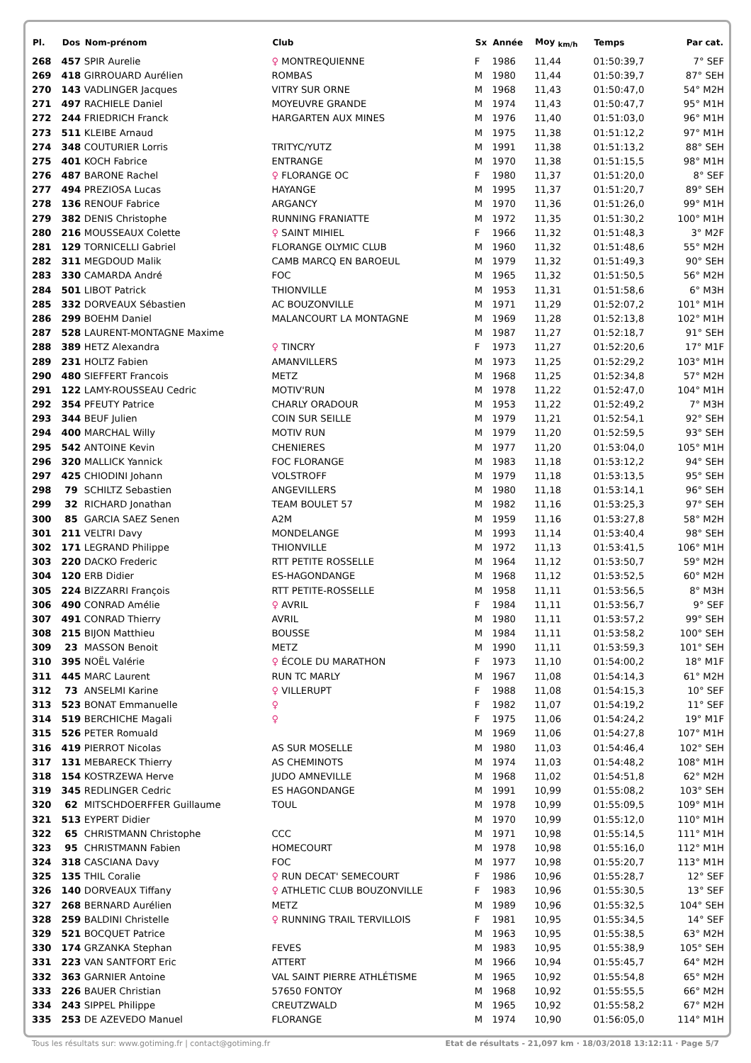| Pl. | Dos | Nom-prénom | Club | Sx | Année | Moy <sub>km/h</sub> | Temps | Par cat. |
| --- | --- | --- | --- | --- | --- | --- | --- | --- |
| 268 | 457 | SPIR Aurelie | ♀ MONTREQUIENNE | F | 1986 | 11,44 | 01:50:39,7 | 7° SEF |
| 269 | 418 | GIRROUARD Aurélien | ROMBAS | M | 1980 | 11,44 | 01:50:39,7 | 87° SEH |
| 270 | 143 | VADLINGER Jacques | VITRY SUR ORNE | M | 1968 | 11,43 | 01:50:47,0 | 54° M2H |
| 271 | 497 | RACHIELE Daniel | MOYEUVRE GRANDE | M | 1974 | 11,43 | 01:50:47,7 | 95° M1H |
| 272 | 244 | FRIEDRICH Franck | HARGARTEN AUX MINES | M | 1976 | 11,40 | 01:51:03,0 | 96° M1H |
| 273 | 511 | KLEIBE Arnaud | | M | 1975 | 11,38 | 01:51:12,2 | 97° M1H |
| 274 | 348 | COUTURIER Lorris | TRITYC/YUTZ | M | 1991 | 11,38 | 01:51:13,2 | 88° SEH |
| 275 | 401 | KOCH Fabrice | ENTRANGE | M | 1970 | 11,38 | 01:51:15,5 | 98° M1H |
| 276 | 487 | BARONE Rachel | ♀ FLORANGE OC | F | 1980 | 11,37 | 01:51:20,0 | 8° SEF |
| 277 | 494 | PREZIOSA Lucas | HAYANGE | M | 1995 | 11,37 | 01:51:20,7 | 89° SEH |
| 278 | 136 | RENOUF Fabrice | ARGANCY | M | 1970 | 11,36 | 01:51:26,0 | 99° M1H |
| 279 | 382 | DENIS Christophe | RUNNING FRANIATTE | M | 1972 | 11,35 | 01:51:30,2 | 100° M1H |
| 280 | 216 | MOUSSEAUX Colette | ♀ SAINT MIHIEL | F | 1966 | 11,32 | 01:51:48,3 | 3° M2F |
| 281 | 129 | TORNICELLI Gabriel | FLORANGE OLYMIC CLUB | M | 1960 | 11,32 | 01:51:48,6 | 55° M2H |
| 282 | 311 | MEGDOUD Malik | CAMB MARCQ EN BAROEUL | M | 1979 | 11,32 | 01:51:49,3 | 90° SEH |
| 283 | 330 | CAMARDA André | FOC | M | 1965 | 11,32 | 01:51:50,5 | 56° M2H |
| 284 | 501 | LIBOT Patrick | THIONVILLE | M | 1953 | 11,31 | 01:51:58,6 | 6° M3H |
| 285 | 332 | DORVEAUX Sébastien | AC BOUZONVILLE | M | 1971 | 11,29 | 01:52:07,2 | 101° M1H |
| 286 | 299 | BOEHM Daniel | MALANCOURT LA MONTAGNE | M | 1969 | 11,28 | 01:52:13,8 | 102° M1H |
| 287 | 528 | LAURENT-MONTAGNE Maxime | | M | 1987 | 11,27 | 01:52:18,7 | 91° SEH |
| 288 | 389 | HETZ Alexandra | ♀ TINCRY | F | 1973 | 11,27 | 01:52:20,6 | 17° M1F |
| 289 | 231 | HOLTZ Fabien | AMANVILLERS | M | 1973 | 11,25 | 01:52:29,2 | 103° M1H |
| 290 | 480 | SIEFFERT Francois | METZ | M | 1968 | 11,25 | 01:52:34,8 | 57° M2H |
| 291 | 122 | LAMY-ROUSSEAU Cedric | MOTIV'RUN | M | 1978 | 11,22 | 01:52:47,0 | 104° M1H |
| 292 | 354 | PFEUTY Patrice | CHARLY ORADOUR | M | 1953 | 11,22 | 01:52:49,2 | 7° M3H |
| 293 | 344 | BEUF Julien | COIN SUR SEILLE | M | 1979 | 11,21 | 01:52:54,1 | 92° SEH |
| 294 | 400 | MARCHAL Willy | MOTIV RUN | M | 1979 | 11,20 | 01:52:59,5 | 93° SEH |
| 295 | 542 | ANTOINE Kevin | CHENIERES | M | 1977 | 11,20 | 01:53:04,0 | 105° M1H |
| 296 | 320 | MALLICK Yannick | FOC FLORANGE | M | 1983 | 11,18 | 01:53:12,2 | 94° SEH |
| 297 | 425 | CHIODINI Johann | VOLSTROFF | M | 1979 | 11,18 | 01:53:13,5 | 95° SEH |
| 298 | 79 | SCHILTZ Sebastien | ANGEVILLERS | M | 1980 | 11,18 | 01:53:14,1 | 96° SEH |
| 299 | 32 | RICHARD Jonathan | TEAM BOULET 57 | M | 1982 | 11,16 | 01:53:25,3 | 97° SEH |
| 300 | 85 | GARCIA SAEZ Senen | A2M | M | 1959 | 11,16 | 01:53:27,8 | 58° M2H |
| 301 | 211 | VELTRI Davy | MONDELANGE | M | 1993 | 11,14 | 01:53:40,4 | 98° SEH |
| 302 | 171 | LEGRAND Philippe | THIONVILLE | M | 1972 | 11,13 | 01:53:41,5 | 106° M1H |
| 303 | 220 | DACKO Frederic | RTT PETITE ROSSELLE | M | 1964 | 11,12 | 01:53:50,7 | 59° M2H |
| 304 | 120 | ERB Didier | ES-HAGONDANGE | M | 1968 | 11,12 | 01:53:52,5 | 60° M2H |
| 305 | 224 | BIZZARRI François | RTT PETITE-ROSSELLE | M | 1958 | 11,11 | 01:53:56,5 | 8° M3H |
| 306 | 490 | CONRAD Amélie | ♀ AVRIL | F | 1984 | 11,11 | 01:53:56,7 | 9° SEF |
| 307 | 491 | CONRAD Thierry | AVRIL | M | 1980 | 11,11 | 01:53:57,2 | 99° SEH |
| 308 | 215 | BIJON Matthieu | BOUSSE | M | 1984 | 11,11 | 01:53:58,2 | 100° SEH |
| 309 | 23 | MASSON Benoit | METZ | M | 1990 | 11,11 | 01:53:59,3 | 101° SEH |
| 310 | 395 | NOËL Valérie | ♀ ÉCOLE DU MARATHON | F | 1973 | 11,10 | 01:54:00,2 | 18° M1F |
| 311 | 445 | MARC Laurent | RUN TC MARLY | M | 1967 | 11,08 | 01:54:14,3 | 61° M2H |
| 312 | 73 | ANSELMI Karine | ♀ VILLERUPT | F | 1988 | 11,08 | 01:54:15,3 | 10° SEF |
| 313 | 523 | BONAT Emmanuelle | ♀ | F | 1982 | 11,07 | 01:54:19,2 | 11° SEF |
| 314 | 519 | BERCHICHE Magali | ♀ | F | 1975 | 11,06 | 01:54:24,2 | 19° M1F |
| 315 | 526 | PETER Romuald | | M | 1969 | 11,06 | 01:54:27,8 | 107° M1H |
| 316 | 419 | PIERROT Nicolas | AS SUR MOSELLE | M | 1980 | 11,03 | 01:54:46,4 | 102° SEH |
| 317 | 131 | MEBARECK Thierry | AS CHEMINOTS | M | 1974 | 11,03 | 01:54:48,2 | 108° M1H |
| 318 | 154 | KOSTRZEWA Herve | JUDO AMNEVILLE | M | 1968 | 11,02 | 01:54:51,8 | 62° M2H |
| 319 | 345 | REDLINGER Cedric | ES HAGONDANGE | M | 1991 | 10,99 | 01:55:08,2 | 103° SEH |
| 320 | 62 | MITSCHDOERFFER Guillaume | TOUL | M | 1978 | 10,99 | 01:55:09,5 | 109° M1H |
| 321 | 513 | EYPERT Didier | | M | 1970 | 10,99 | 01:55:12,0 | 110° M1H |
| 322 | 65 | CHRISTMANN Christophe | CCC | M | 1971 | 10,98 | 01:55:14,5 | 111° M1H |
| 323 | 95 | CHRISTMANN Fabien | HOMECOURT | M | 1978 | 10,98 | 01:55:16,0 | 112° M1H |
| 324 | 318 | CASCIANA Davy | FOC | M | 1977 | 10,98 | 01:55:20,7 | 113° M1H |
| 325 | 135 | THIL Coralie | ♀ RUN DECAT' SEMECOURT | F | 1986 | 10,96 | 01:55:28,7 | 12° SEF |
| 326 | 140 | DORVEAUX Tiffany | ♀ ATHLETIC CLUB BOUZONVILLE | F | 1983 | 10,96 | 01:55:30,5 | 13° SEF |
| 327 | 268 | BERNARD Aurélien | METZ | M | 1989 | 10,96 | 01:55:32,5 | 104° SEH |
| 328 | 259 | BALDINI Christelle | ♀ RUNNING TRAIL TERVILLOIS | F | 1981 | 10,95 | 01:55:34,5 | 14° SEF |
| 329 | 521 | BOCQUET Patrice | | M | 1963 | 10,95 | 01:55:38,5 | 63° M2H |
| 330 | 174 | GRZANKA Stephan | FEVES | M | 1983 | 10,95 | 01:55:38,9 | 105° SEH |
| 331 | 223 | VAN SANTFORT Eric | ATTERT | M | 1966 | 10,94 | 01:55:45,7 | 64° M2H |
| 332 | 363 | GARNIER Antoine | VAL SAINT PIERRE ATHLÉTISME | M | 1965 | 10,92 | 01:55:54,8 | 65° M2H |
| 333 | 226 | BAUER Christian | 57650 FONTOY | M | 1968 | 10,92 | 01:55:55,5 | 66° M2H |
| 334 | 243 | SIPPEL Philippe | CREUTZWALD | M | 1965 | 10,92 | 01:55:58,2 | 67° M2H |
| 335 | 253 | DE AZEVEDO Manuel | FLORANGE | M | 1974 | 10,90 | 01:56:05,0 | 114° M1H |
Tous les résultats sur: www.gotiming.fr | contact@gotiming.fr Etat de résultats - 21,097 km · 18/03/2018 13:12:11 · Page 5/7